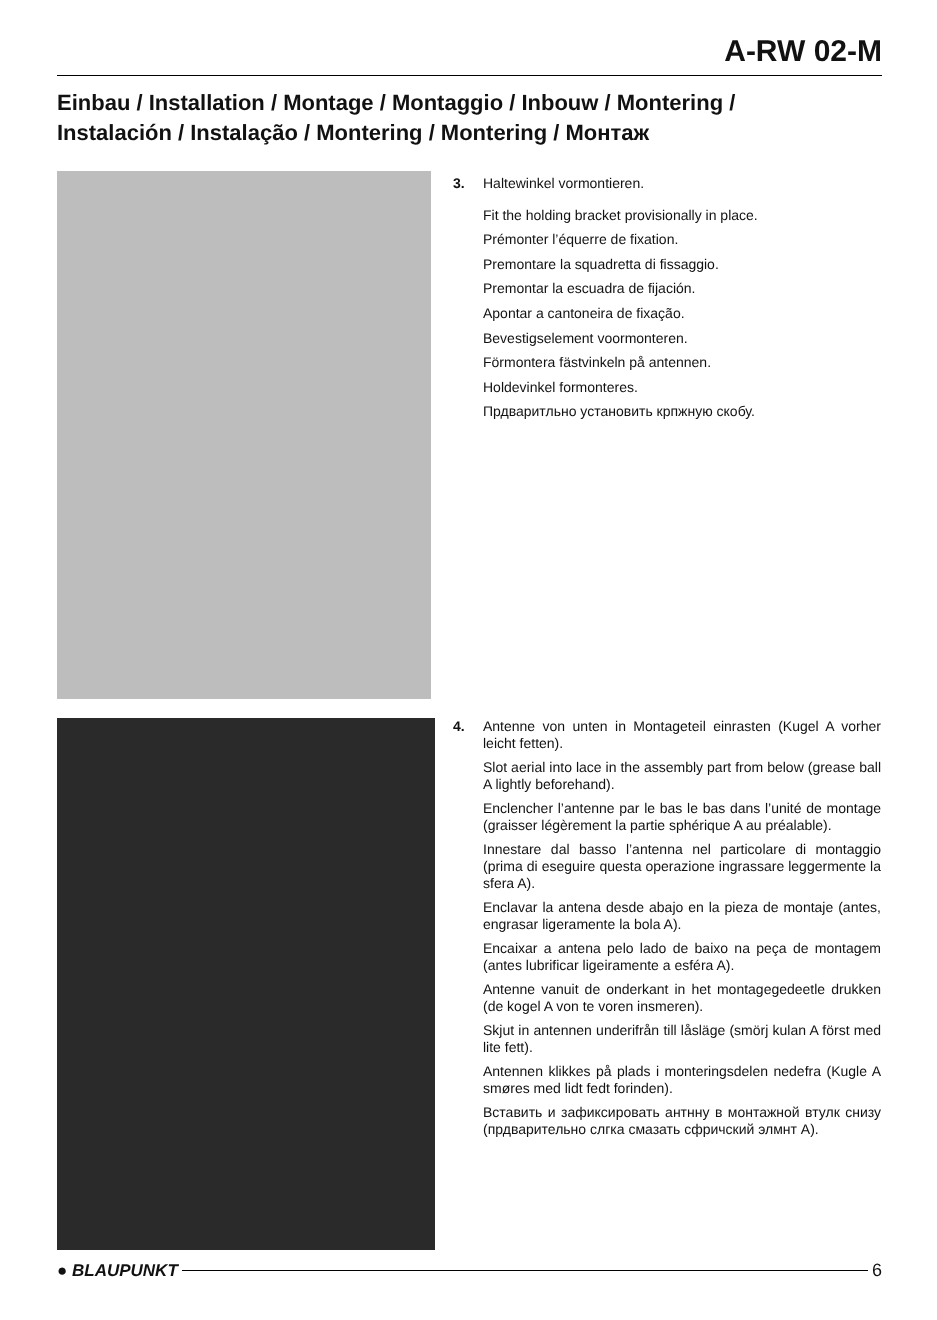A-RW 02-M
Einbau / Installation / Montage / Montaggio / Inbouw / Montering /
Instalación / Instalação / Montering / Montering / Монтаж
3. Haltewinkel vormontieren.
Fit the holding bracket provisionally in place.
Prémonter l’équerre de fixation.
Premontare la squadretta di fissaggio.
Premontar la escuadra de fijación.
Apontar a cantoneira de fixação.
Bevestigselement voormonteren.
Förmontera fästvinkeln på antennen.
Holdevinkel formonteres.
Прдваритльно установить крпжную скобу.
4. Antenne von unten in Montageteil einrasten (Kugel A vorher leicht fetten).
Slot aerial into lace in the assembly part from below (grease ball A lightly beforehand).
Enclencher l’antenne par le bas le bas dans l’unité de montage (graisser légèrement la partie sphérique A au préalable).
Innestare dal basso l’antenna nel particolare di montaggio (prima di eseguire questa operazione ingrassare leggermente la sfera A).
Enclavar la antena desde abajo en la pieza de montaje (antes, engrasar ligeramente la bola A).
Encaixar a antena pelo lado de baixo na peça de montagem (antes lubrificar ligeiramente a esféra A).
Antenne vanuit de onderkant in het montagegedeetle drukken (de kogel A von te voren insmeren).
Skjut in antennen underifrån till låsläge (smörj kulan A först med lite fett).
Antennen klikkes på plads i monteringsdelen nedefra (Kugle A smøres med lidt fedt forinden).
Вставить и зафиксировать антнну в монтажной втулк снизу (прдварительно слгка смазать сфричский элмнт А).
● BLAUPUNKT 6